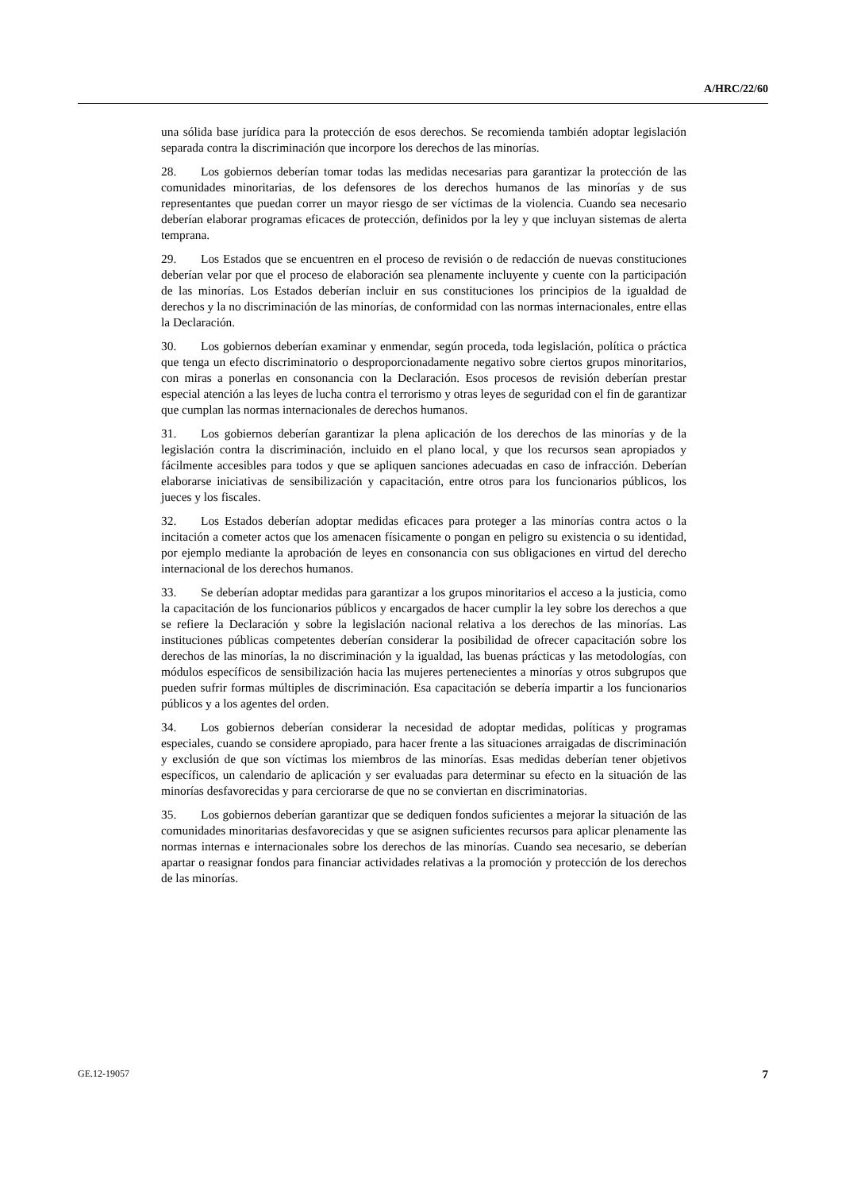A/HRC/22/60
una sólida base jurídica para la protección de esos derechos. Se recomienda también adoptar legislación separada contra la discriminación que incorpore los derechos de las minorías.
28. Los gobiernos deberían tomar todas las medidas necesarias para garantizar la protección de las comunidades minoritarias, de los defensores de los derechos humanos de las minorías y de sus representantes que puedan correr un mayor riesgo de ser víctimas de la violencia. Cuando sea necesario deberían elaborar programas eficaces de protección, definidos por la ley y que incluyan sistemas de alerta temprana.
29. Los Estados que se encuentren en el proceso de revisión o de redacción de nuevas constituciones deberían velar por que el proceso de elaboración sea plenamente incluyente y cuente con la participación de las minorías. Los Estados deberían incluir en sus constituciones los principios de la igualdad de derechos y la no discriminación de las minorías, de conformidad con las normas internacionales, entre ellas la Declaración.
30. Los gobiernos deberían examinar y enmendar, según proceda, toda legislación, política o práctica que tenga un efecto discriminatorio o desproporcionadamente negativo sobre ciertos grupos minoritarios, con miras a ponerlas en consonancia con la Declaración. Esos procesos de revisión deberían prestar especial atención a las leyes de lucha contra el terrorismo y otras leyes de seguridad con el fin de garantizar que cumplan las normas internacionales de derechos humanos.
31. Los gobiernos deberían garantizar la plena aplicación de los derechos de las minorías y de la legislación contra la discriminación, incluido en el plano local, y que los recursos sean apropiados y fácilmente accesibles para todos y que se apliquen sanciones adecuadas en caso de infracción. Deberían elaborarse iniciativas de sensibilización y capacitación, entre otros para los funcionarios públicos, los jueces y los fiscales.
32. Los Estados deberían adoptar medidas eficaces para proteger a las minorías contra actos o la incitación a cometer actos que los amenacen físicamente o pongan en peligro su existencia o su identidad, por ejemplo mediante la aprobación de leyes en consonancia con sus obligaciones en virtud del derecho internacional de los derechos humanos.
33. Se deberían adoptar medidas para garantizar a los grupos minoritarios el acceso a la justicia, como la capacitación de los funcionarios públicos y encargados de hacer cumplir la ley sobre los derechos a que se refiere la Declaración y sobre la legislación nacional relativa a los derechos de las minorías. Las instituciones públicas competentes deberían considerar la posibilidad de ofrecer capacitación sobre los derechos de las minorías, la no discriminación y la igualdad, las buenas prácticas y las metodologías, con módulos específicos de sensibilización hacia las mujeres pertenecientes a minorías y otros subgrupos que pueden sufrir formas múltiples de discriminación. Esa capacitación se debería impartir a los funcionarios públicos y a los agentes del orden.
34. Los gobiernos deberían considerar la necesidad de adoptar medidas, políticas y programas especiales, cuando se considere apropiado, para hacer frente a las situaciones arraigadas de discriminación y exclusión de que son víctimas los miembros de las minorías. Esas medidas deberían tener objetivos específicos, un calendario de aplicación y ser evaluadas para determinar su efecto en la situación de las minorías desfavorecidas y para cerciorarse de que no se conviertan en discriminatorias.
35. Los gobiernos deberían garantizar que se dediquen fondos suficientes a mejorar la situación de las comunidades minoritarias desfavorecidas y que se asignen suficientes recursos para aplicar plenamente las normas internas e internacionales sobre los derechos de las minorías. Cuando sea necesario, se deberían apartar o reasignar fondos para financiar actividades relativas a la promoción y protección de los derechos de las minorías.
GE.12-19057 7